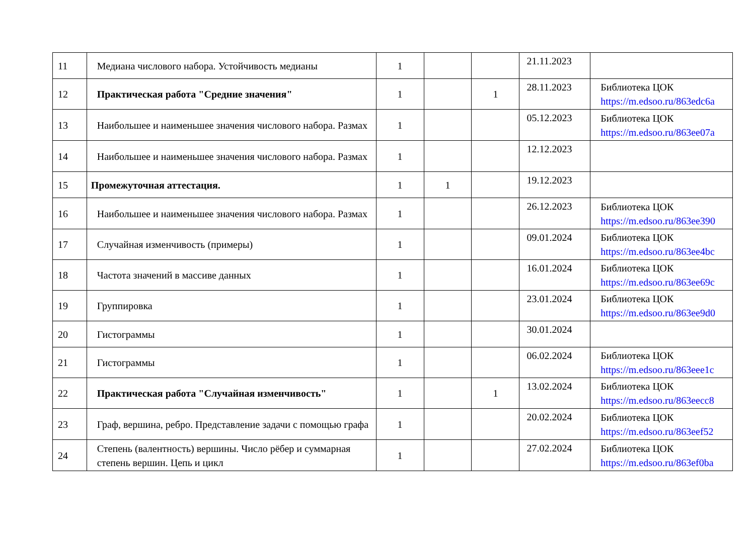| 11 | Медиана числового набора. Устойчивость медианы | 1 | | | 21.11.2023 | |
| 12 | Практическая работа "Средние значения" | 1 | | 1 | 28.11.2023 | Библиотека ЦОК https://m.edsoo.ru/863edc6a |
| 13 | Наибольшее и наименьшее значения числового набора. Размах | 1 | | | 05.12.2023 | Библиотека ЦОК https://m.edsoo.ru/863ee07a |
| 14 | Наибольшее и наименьшее значения числового набора. Размах | 1 | | | 12.12.2023 | |
| 15 | Промежуточная аттестация. | 1 | 1 | | 19.12.2023 | |
| 16 | Наибольшее и наименьшее значения числового набора. Размах | 1 | | | 26.12.2023 | Библиотека ЦОК https://m.edsoo.ru/863ee390 |
| 17 | Случайная изменчивость (примеры) | 1 | | | 09.01.2024 | Библиотека ЦОК https://m.edsoo.ru/863ee4bc |
| 18 | Частота значений в массиве данных | 1 | | | 16.01.2024 | Библиотека ЦОК https://m.edsoo.ru/863ee69c |
| 19 | Группировка | 1 | | | 23.01.2024 | Библиотека ЦОК https://m.edsoo.ru/863ee9d0 |
| 20 | Гистограммы | 1 | | | 30.01.2024 | |
| 21 | Гистограммы | 1 | | | 06.02.2024 | Библиотека ЦОК https://m.edsoo.ru/863eee1c |
| 22 | Практическая работа "Случайная изменчивость" | 1 | | 1 | 13.02.2024 | Библиотека ЦОК https://m.edsoo.ru/863eecc8 |
| 23 | Граф, вершина, ребро. Представление задачи с помощью графа | 1 | | | 20.02.2024 | Библиотека ЦОК https://m.edsoo.ru/863eef52 |
| 24 | Степень (валентность) вершины. Число рёбер и суммарная степень вершин. Цепь и цикл | 1 | | | 27.02.2024 | Библиотека ЦОК https://m.edsoo.ru/863ef0ba |